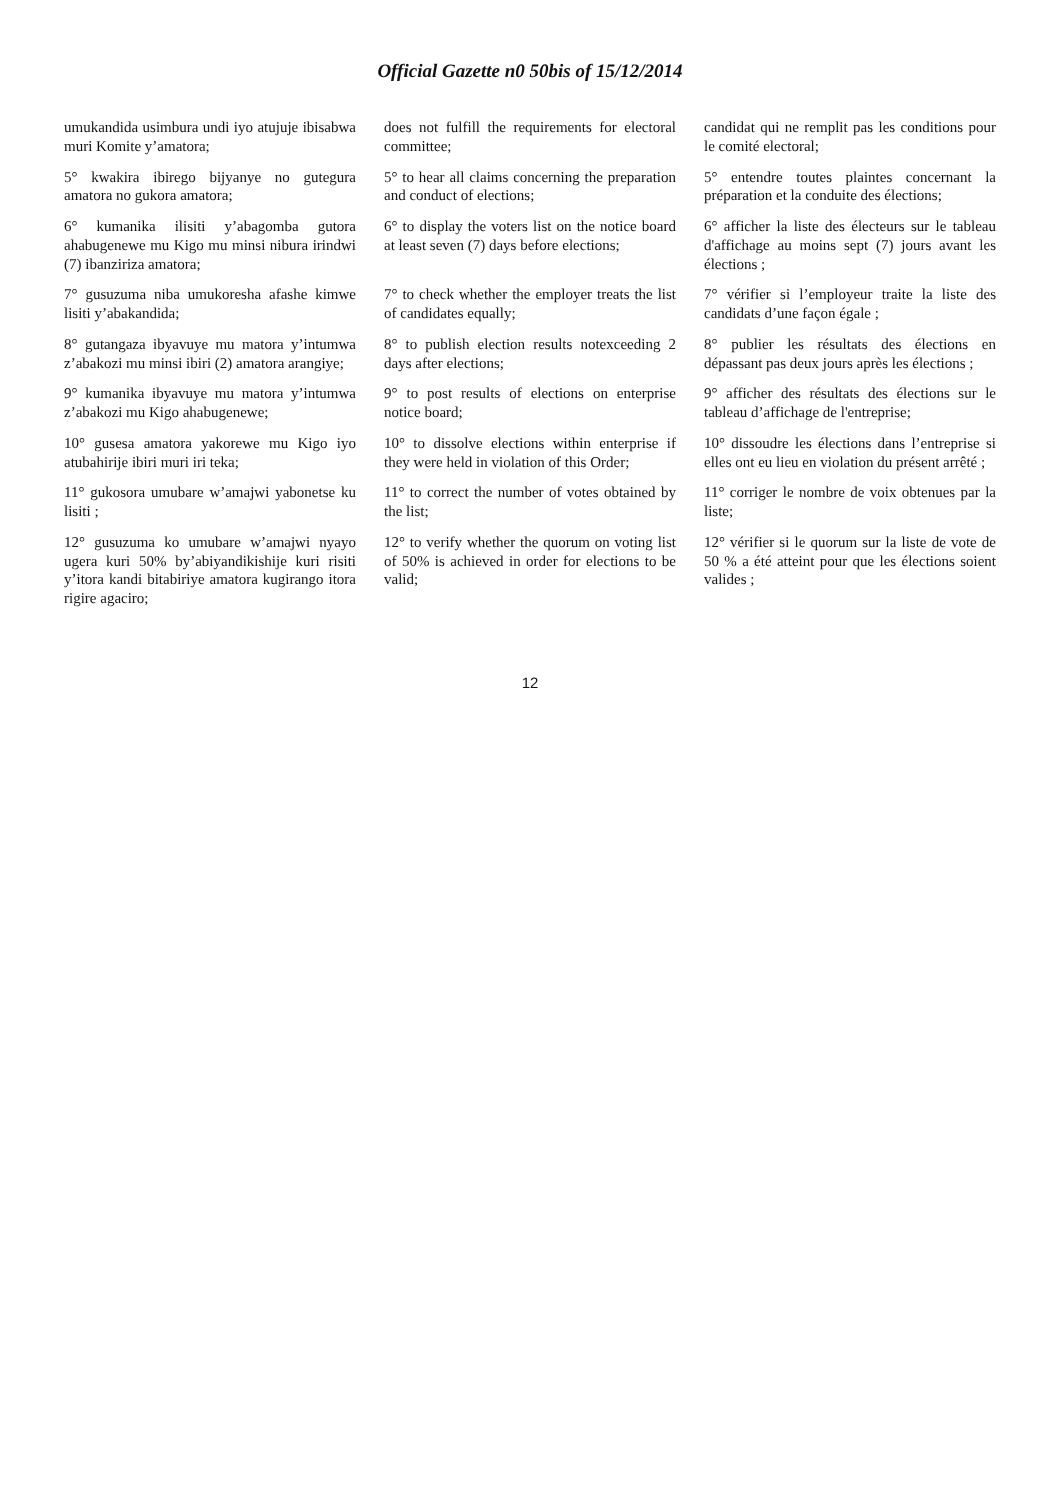Official Gazette n0 50bis of 15/12/2014
| umukandida usimbura undi iyo atujuje ibisabwa muri Komite y’amatora; | does not fulfill the requirements for electoral committee; | candidat qui ne remplit pas les conditions pour le comité electoral; |
| 5° kwakira ibirego bijyanye no gutegura amatora no gukora amatora; | 5° to hear all claims concerning the preparation and conduct of elections; | 5° entendre toutes plaintes concernant la préparation et la conduite des élections; |
| 6° kumanika ilisiti y’abagomba gutora ahabugenewe mu Kigo mu minsi nibura irindwi (7) ibanziriza amatora; | 6° to display the voters list on the notice board at least seven (7) days before elections; | 6° afficher la liste des électeurs sur le tableau d'affichage au moins sept (7) jours avant les élections ; |
| 7° gusuzuma niba umukoresha afashe kimwe lisiti y’abakandida; | 7° to check whether the employer treats the list of candidates equally; | 7° vérifier si l’employeur traite la liste des candidats d’une façon égale ; |
| 8° gutangaza ibyavuye mu matora y’intumwa z’abakozi mu minsi ibiri (2) amatora arangiye; | 8° to publish election results notexceeding 2 days after elections; | 8° publier les résultats des élections en dépassant pas deux jours après les élections ; |
| 9° kumanika ibyavuye mu matora y’intumwa z’abakozi mu Kigo ahabugenewe; | 9° to post results of elections on enterprise notice board; | 9° afficher des résultats des élections sur le tableau d’affichage de l'entreprise; |
| 10° gusesa amatora yakorewe mu Kigo iyo atubahirije ibiri muri iri teka; | 10° to dissolve elections within enterprise if they were held in violation of this Order; | 10° dissoudre les élections dans l’entreprise si elles ont eu lieu en violation du présent arrêté ; |
| 11° gukosora umubare w’amajwi yabonetse ku lisiti ; | 11° to correct the number of votes obtained by the list; | 11° corriger le nombre de voix obtenues par la liste; |
| 12° gusuzuma ko umubare w’amajwi nyayo ugera kuri 50% by’abiyandikishije kuri risiti y’itora kandi bitabiriye amatora kugirango itora rigire agaciro; | 12° to verify whether the quorum on voting list of 50% is achieved in order for elections to be valid; | 12° vérifier si le quorum sur la liste de vote de 50 % a été atteint pour que les élections soient valides ; |
12